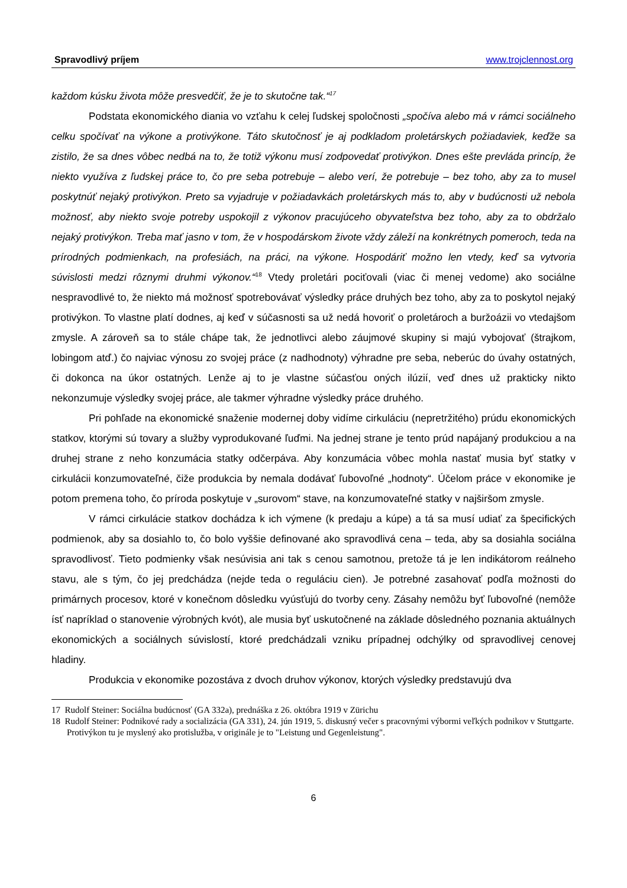Spravodlivý príjem www.trojclennost.org
každom kúsku života môže presvedčiť, že je to skutočne tak.“<sup>17</sup>
Podstata ekonomického diania vo vzťahu k celej ľudskej spoločnosti „spočíva alebo má v rámci sociálneho celku spočívať na výkone a protivýkone. Táto skutočnosť je aj podkladom proletárskych požiadaviek, keďže sa zistilo, že sa dnes vôbec nedbá na to, že totiž výkonu musí zodpovedať protivýkon. Dnes ešte prevláda princíp, že niekto využíva z ľudskej práce to, čo pre seba potrebuje – alebo verí, že potrebuje – bez toho, aby za to musel poskytnúť nejaký protivýkon. Preto sa vyjadruje v požiadavkách proletárskych más to, aby v budúcnosti už nebola možnosť, aby niekto svoje potreby uspokojil z výkonov pracujúceho obyvateľstva bez toho, aby za to obdržalo nejaký protivýkon. Treba mať jasno v tom, že v hospodárskom živote vždy záleží na konkrétnych pomeroch, teda na prírodných podmienkach, na profesiách, na práci, na výkone. Hospodáriť možno len vtedy, keď sa vytvoria súvislosti medzi rôznymi druhmi výkonov.“<sup>18</sup> Vtedy proletári pociťovali (viac či menej vedome) ako sociálne nespravodlivé to, že niekto má možnosť spotrebovávať výsledky práce druhých bez toho, aby za to poskytol nejaký protivýkon. To vlastne platí dodnes, aj keď v súčasnosti sa už nedá hovoriť o proletároch a buržoázii vo vtedajšom zmysle. A zároveň sa to stále chápe tak, že jednotlivci alebo záujmové skupiny si majú vybojovať (štrajkom, lobingom atď.) čo najviac výnosu zo svojej práce (z nadhodnoty) výhradne pre seba, neberúc do úvahy ostatných, či dokonca na úkor ostatných. Lenže aj to je vlastne súčasťou oných ilúzií, veď dnes už prakticky nikto nekonzumuje výsledky svojej práce, ale takmer výhradne výsledky práce druhého.
Pri pohľade na ekonomické snaženie modernej doby vidíme cirkuláciu (nepretržitého) prúdu ekonomických statkov, ktorými sú tovary a služby vyprodukované ľuďmi. Na jednej strane je tento prúd napájaný produkciou a na druhej strane z neho konzumácia statky odčerpáva. Aby konzumácia vôbec mohla nastať musia byť statky v cirkulácii konzumovateľné, čiže produkcia by nemala dodávať ľubovoľné „hodnoty“. Účelom práce v ekonomike je potom premena toho, čo príroda poskytuje v „surovom“ stave, na konzumovateľné statky v najširšom zmysle.
V rámci cirkulácie statkov dochádza k ich výmene (k predaju a kúpe) a tá sa musí udiať za špecifických podmienok, aby sa dosiahlo to, čo bolo vyššie definované ako spravodlivá cena – teda, aby sa dosiahla sociálna spravodlivosť. Tieto podmienky však nesúvisia ani tak s cenou samotnou, pretože tá je len indikátorom reálneho stavu, ale s tým, čo jej predchádza (nejde teda o reguláciu cien). Je potrebné zasahovať podľa možnosti do primárnych procesov, ktoré v konečnom dôsledku vyúsťujú do tvorby ceny. Zásahy nemôžu byť ľubovoľné (nemôže ísť napríklad o stanovenie výrobných kvót), ale musia byť uskutočnené na základe dôsledného poznania aktuálnych ekonomických a sociálnych súvislostí, ktoré predchádzali vzniku prípadnej odchýlky od spravodlivej cenovej hladiny.
Produkcia v ekonomike pozostáva z dvoch druhov výkonov, ktorých výsledky predstavujú dva
17 Rudolf Steiner: Sociálna budúcnosť (GA 332a), prednáška z 26. októbra 1919 v Zürichu
18 Rudolf Steiner: Podnikové rady a socializácia (GA 331), 24. jún 1919, 5. diskusný večer s pracovnými výbormi veľkých podnikov v Stuttgarte. Protivýkon tu je myslený ako protislužba, v originále je to "Leistung und Gegenleistung".
6